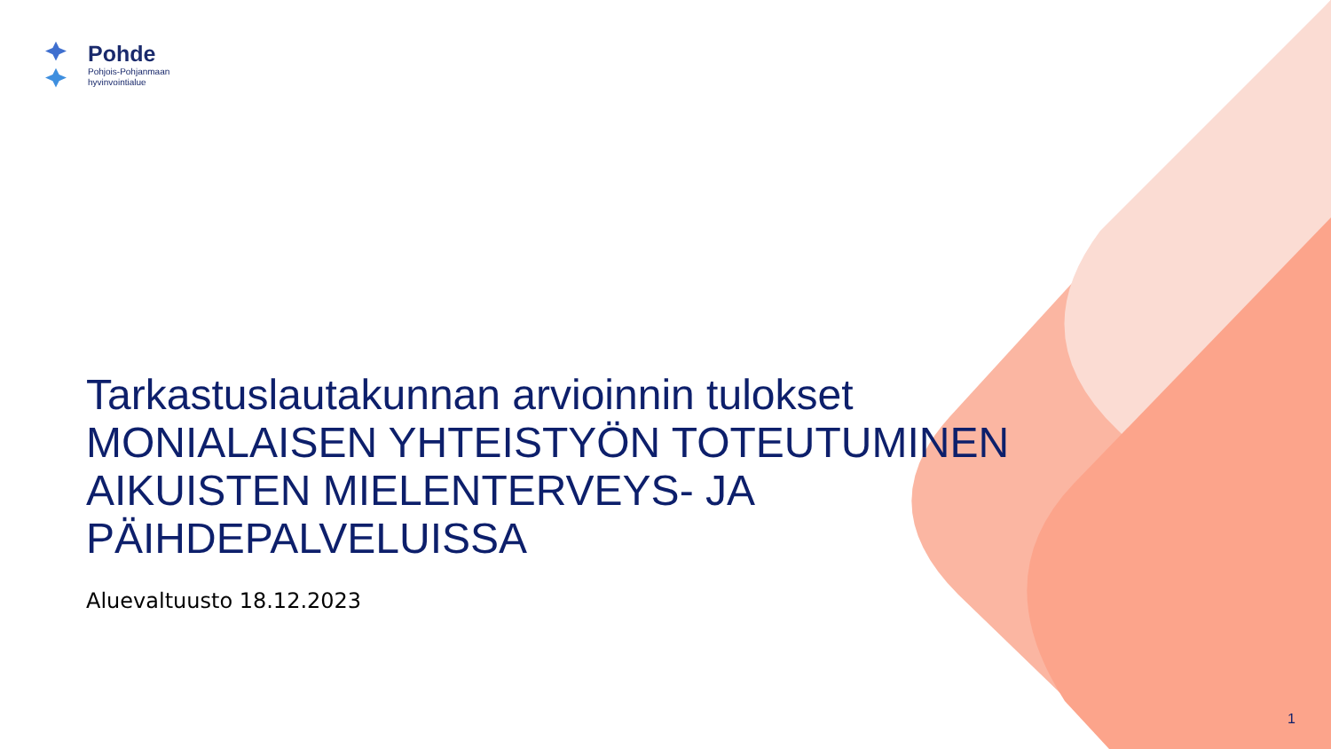Pohde
Pohjois-Pohjanmaan
hyvinvointialue
Tarkastuslautakunnan arvioinnin tulokset
MONIALAISEN YHTEISTYÖN TOTEUTUMINEN AIKUISTEN MIELENTERVEYS- JA PÄIHDEPALVELUISSA
Aluevaltuusto 18.12.2023
1